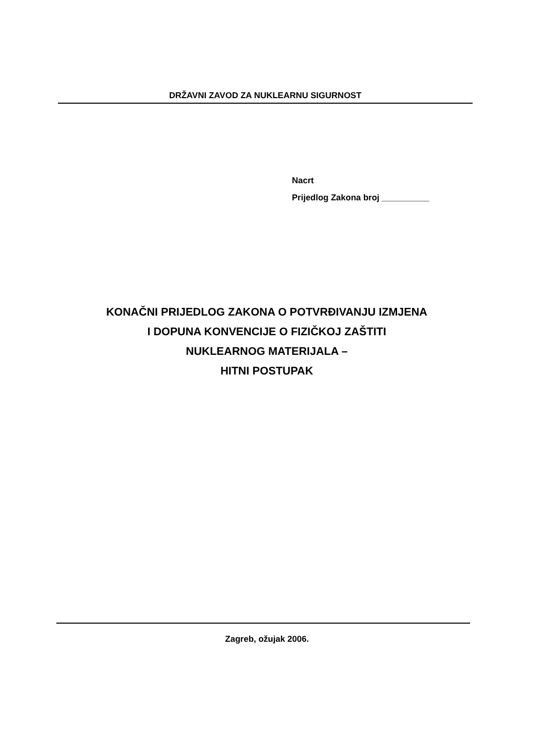DRŽAVNI ZAVOD ZA NUKLEARNU SIGURNOST
Nacrt
Prijedlog Zakona broj __________
KONAČNI PRIJEDLOG ZAKONA O POTVRĐIVANJU IZMJENA
I DOPUNA KONVENCIJE O FIZIČKOJ ZAŠTITI
NUKLEARNOG MATERIJALA –
HITNI POSTUPAK
Zagreb, ožujak 2006.